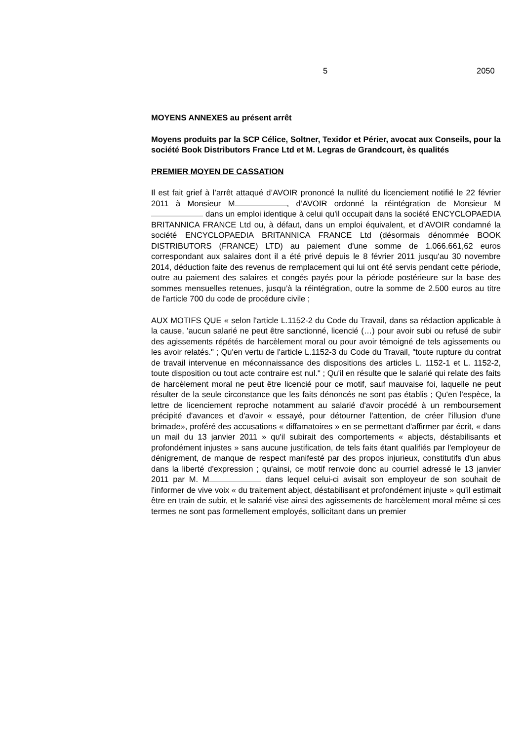5 2050
MOYENS ANNEXES au présent arrêt
Moyens produits par la SCP Célice, Soltner, Texidor et Périer, avocat aux Conseils, pour la société Book Distributors France Ltd et M. Legras de Grandcourt, ès qualités
PREMIER MOYEN DE CASSATION
Il est fait grief à l’arrêt attaqué d’AVOIR prononcé la nullité du licenciement notifié le 22 février 2011 à Monsieur M , d’AVOIR ordonné la réintégration de Monsieur M dans un emploi identique à celui qu'il occupait dans la société ENCYCLOPAEDIA BRITANNICA FRANCE Ltd ou, à défaut, dans un emploi équivalent, et d’AVOIR condamné la société ENCYCLOPAEDIA BRITANNICA FRANCE Ltd (désormais dénommée BOOK DISTRIBUTORS (FRANCE) LTD) au paiement d'une somme de 1.066.661,62 euros correspondant aux salaires dont il a été privé depuis le 8 février 2011 jusqu'au 30 novembre 2014, déduction faite des revenus de remplacement qui lui ont été servis pendant cette période, outre au paiement des salaires et congés payés pour la période postérieure sur la base des sommes mensuelles retenues, jusqu’à la réintégration, outre la somme de 2.500 euros au titre de l'article 700 du code de procédure civile ;
AUX MOTIFS QUE « selon l'article L.1152-2 du Code du Travail, dans sa rédaction applicable à la cause, 'aucun salarié ne peut être sanctionné, licencié (…) pour avoir subi ou refusé de subir des agissements répétés de harcèlement moral ou pour avoir témoigné de tels agissements ou les avoir relatés." ; Qu'en vertu de l'article L.1152-3 du Code du Travail, "toute rupture du contrat de travail intervenue en méconnaissance des dispositions des articles L. 1152-1 et L. 1152-2, toute disposition ou tout acte contraire est nul." ; Qu'il en résulte que le salarié qui relate des faits de harcèlement moral ne peut être licencié pour ce motif, sauf mauvaise foi, laquelle ne peut résulter de la seule circonstance que les faits dénoncés ne sont pas établis ; Qu'en l'espèce, la lettre de licenciement reproche notamment au salarié d'avoir procédé à un remboursement précipité d'avances et d'avoir « essayé, pour détourner l'attention, de créer l'illusion d'une brimade», proféré des accusations « diffamatoires » en se permettant d'affirmer par écrit, « dans un mail du 13 janvier 2011 » qu'il subirait des comportements « abjects, déstabilisants et profondément injustes » sans aucune justification, de tels faits étant qualifiés par l'employeur de dénigrement, de manque de respect manifesté par des propos injurieux, constitutifs d'un abus dans la liberté d'expression ; qu'ainsi, ce motif renvoie donc au courriel adressé le 13 janvier 2011 par M. M dans lequel celui-ci avisait son employeur de son souhait de l'informer de vive voix « du traitement abject, déstabilisant et profondément injuste » qu'il estimait être en train de subir, et le salarié vise ainsi des agissements de harcèlement moral même si ces termes ne sont pas formellement employés, sollicitant dans un premier